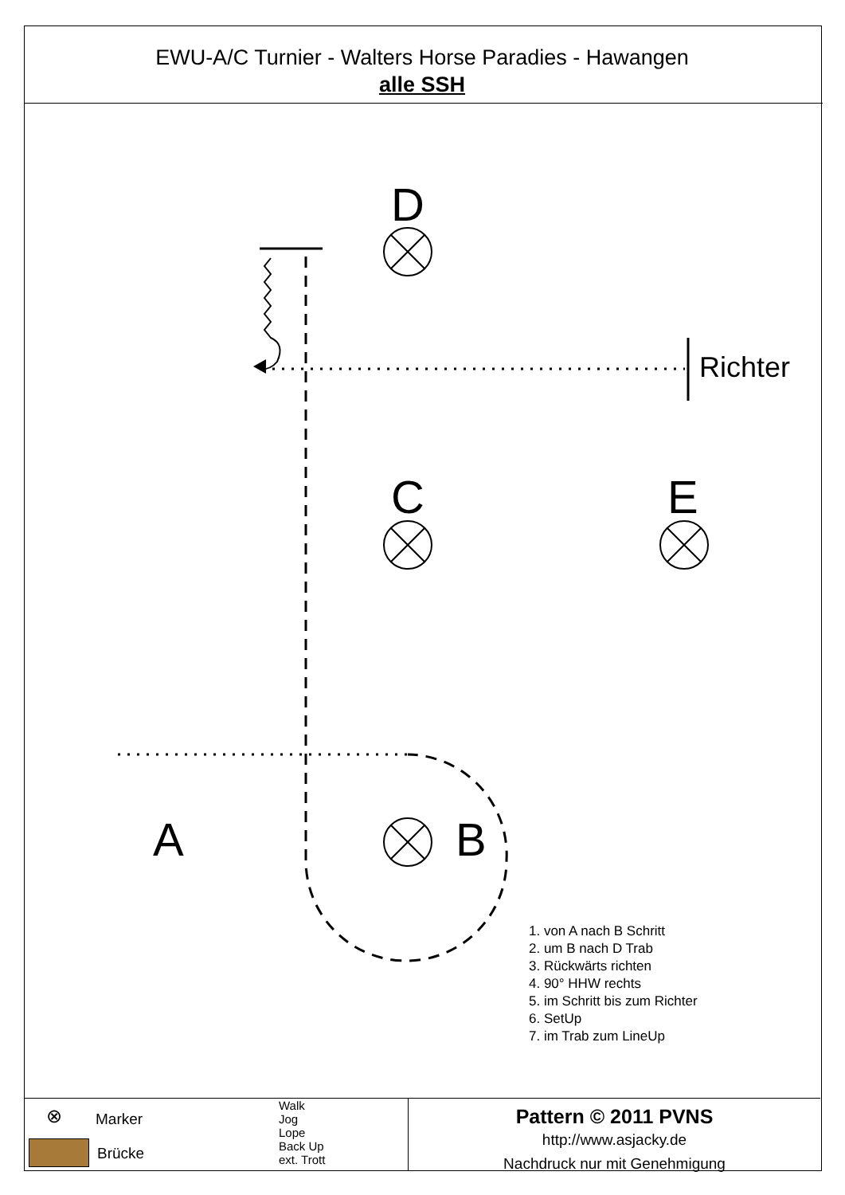EWU-A/C Turnier - Walters Horse Paradies - Hawangen
alle SSH
D
C E
A B
Richter
1. von A nach B Schritt
2. um B nach D Trab
3. Rückwärts richten
4. 90° HHW rechts
5. im Schritt bis zum Richter
6. SetUp
7. im Trab zum LineUp
⊗ Marker
Brücke
Walk
Jog
Lope
Back Up
ext. Trott
Pattern © 2011 PVNS
http://www.asjacky.de
Nachdruck nur mit Genehmigung